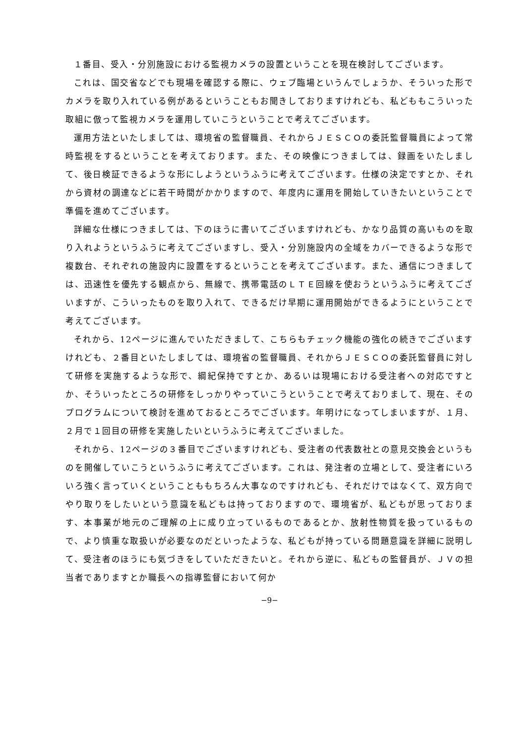１番目、受入・分別施設における監視カメラの設置ということを現在検討してございます。
これは、国交省などでも現場を確認する際に、ウェブ臨場というんでしょうか、そういった形でカメラを取り入れている例があるということもお聞きしておりますけれども、私どももこういった取組に倣って監視カメラを運用していこうということで考えてございます。
運用方法といたしましては、環境省の監督職員、それからＪＥＳＣＯの委託監督職員によって常時監視をするということを考えております。また、その映像につきましては、録画をいたしまして、後日検証できるような形にしようというふうに考えてございます。仕様の決定ですとか、それから資材の調達などに若干時間がかかりますので、年度内に運用を開始していきたいということで準備を進めてございます。
詳細な仕様につきましては、下のほうに書いてございますけれども、かなり品質の高いものを取り入れようというふうに考えてございますし、受入・分別施設内の全域をカバーできるような形で複数台、それぞれの施設内に設置をするということを考えてございます。また、通信につきましては、迅速性を優先する観点から、無線で、携帯電話のＬＴＥ回線を使おうというふうに考えてございますが、こういったものを取り入れて、できるだけ早期に運用開始ができるようにということで考えてございます。
それから、12ページに進んでいただきまして、こちらもチェック機能の強化の続きでございますけれども、２番目といたしましては、環境省の監督職員、それからＪＥＳＣＯの委託監督員に対して研修を実施するような形で、綱紀保持ですとか、あるいは現場における受注者への対応ですとか、そういったところの研修をしっかりやっていこうということで考えておりまして、現在、そのプログラムについて検討を進めておるところでございます。年明けになってしまいますが、１月、２月で１回目の研修を実施したいというふうに考えてございました。
それから、12ページの３番目でございますけれども、受注者の代表数社との意見交換会というものを開催していこうというふうに考えてございます。これは、発注者の立場として、受注者にいろいろ強く言っていくということももちろん大事なのですけれども、それだけではなくて、双方向でやり取りをしたいという意識を私どもは持っておりますので、環境省が、私どもが思っております、本事業が地元のご理解の上に成り立っているものであるとか、放射性物質を扱っているもので、より慎重な取扱いが必要なのだといったような、私どもが持っている問題意識を詳細に説明して、受注者のほうにも気づきをしていただきたいと。それから逆に、私どもの監督員が、ＪＶの担当者でありますとか職長への指導監督において何か
−9−